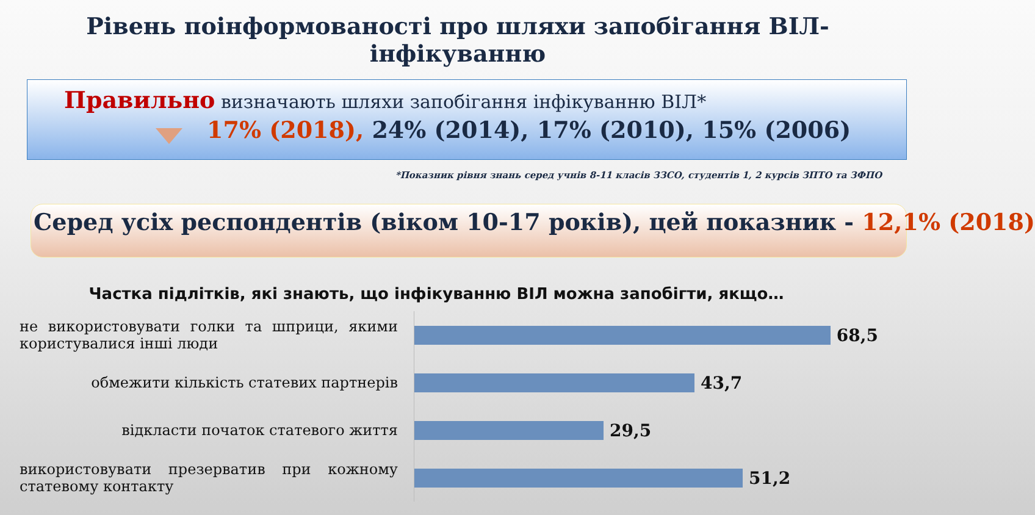Рівень поінформованості про шляхи запобігання ВІЛ-інфікуванню
Правильно визначають шляхи запобігання інфікуванню ВІЛ*
17% (2018), 24% (2014), 17% (2010), 15% (2006)
*Показник рівня знань серед учнів 8-11 класів ЗЗСО, студентів 1, 2 курсів ЗПТО та ЗФПО
Серед усіх респондентів (віком 10-17 років), цей показник - 12,1% (2018)
Частка підлітків, які знають, що інфікуванню ВІЛ можна запобігти, якщо…
не використовувати голки та шприци, якими користувалися інші люди
обмежити кількість статевих партнерів
відкласти початок статевого життя
використовувати презерватив при кожному статевому контакту
68,5
43,7
29,5
51,2